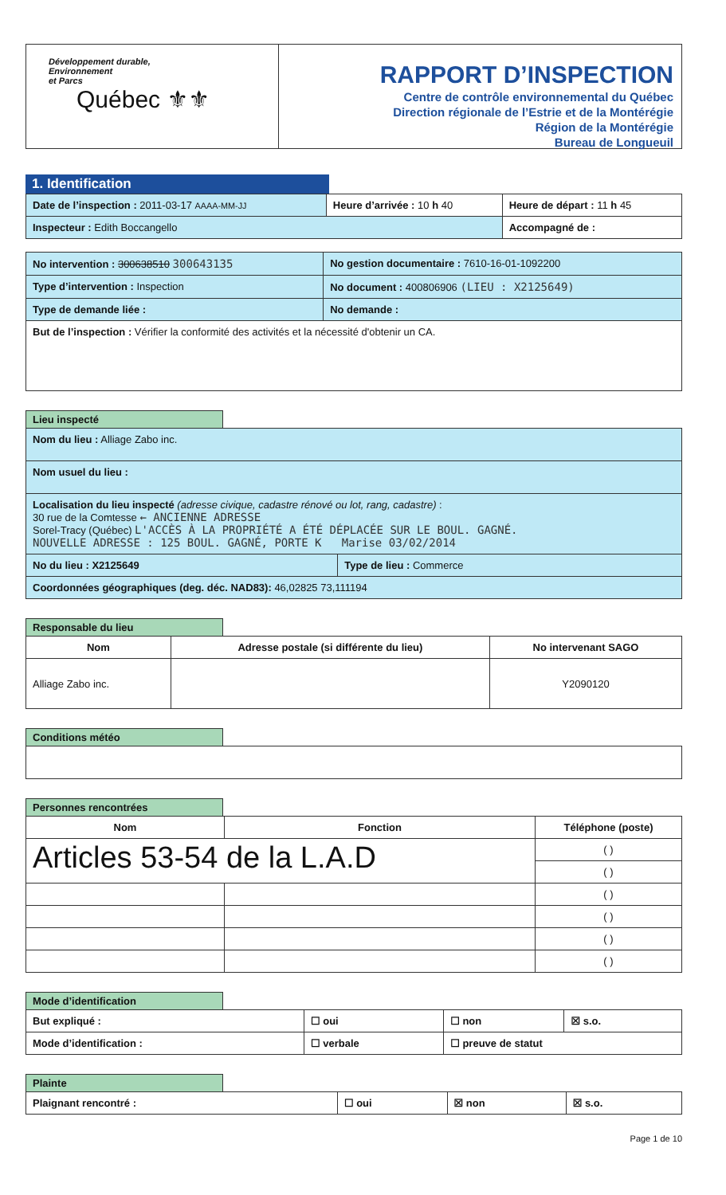Développement durable,
Environnement
et Parcs
Québec ⚜⚜
RAPPORT D’INSPECTION
Centre de contrôle environnemental du Québec
Direction régionale de l’Estrie et de la Montérégie
Région de la Montérégie
Bureau de Longueuil
1. Identification
| Date de l’inspection : 2011-03-17 AAAA-MM-JJ | Heure d’arrivée : 10 h 40 | Heure de départ : 11 h 45 |
| Inspecteur : Edith Boccangello | | Accompagné de : |
| No intervention : 300638510 300643135 | No gestion documentaire : 7610-16-01-1092200 |
| Type d’intervention : Inspection | No document : 400806906 (LIEU : X2125649) |
| Type de demande liée : | No demande : |
| But de l’inspection : Vérifier la conformité des activités et la nécessité d'obtenir un CA. | |
Lieu inspecté
| Nom du lieu : Alliage Zabo inc. | |
| Nom usuel du lieu : | |
| Localisation du lieu inspecté (adresse civique, cadastre rénové ou lot, rang, cadastre) : 30 rue de la Comtesse ← ANCIENNE ADRESSE Sorel-Tracy (Québec) L'ACCÈS À LA PROPRIÉTÉ A ÉTÉ DÉPLACÉE SUR LE BOUL. GAGNÉ. NOUVELLE ADRESSE : 125 BOUL. GAGNÉ, PORTE K Marise 03/02/2014 | |
| No du lieu : X2125649 | Type de lieu : Commerce |
| Coordonnées géographiques (deg. déc. NAD83): 46,02825 73,111194 | |
Responsable du lieu
| Nom | Adresse postale (si différente du lieu) | No intervenant SAGO |
| --- | --- | --- |
| Alliage Zabo inc. | | Y2090120 |
Conditions météo Personnes rencontrées
| Nom | Fonction | Téléphone (poste) |
| --- | --- | --- |
| Articles 53-54 de la L.A.D | | ( ) |
| | | ( ) |
| | | ( ) |
| | | ( ) |
| | | ( ) |
| | | ( ) |
Mode d’identification
| But expliqué : | ☐ oui | ☐ non | ☒ s.o. |
| Mode d’identification : | ☐ verbale | ☐ preuve de statut | |
Plainte
| Plaignant rencontré : | ☐ oui | ☒ non | ☒ s.o. |
Page 1 de 10